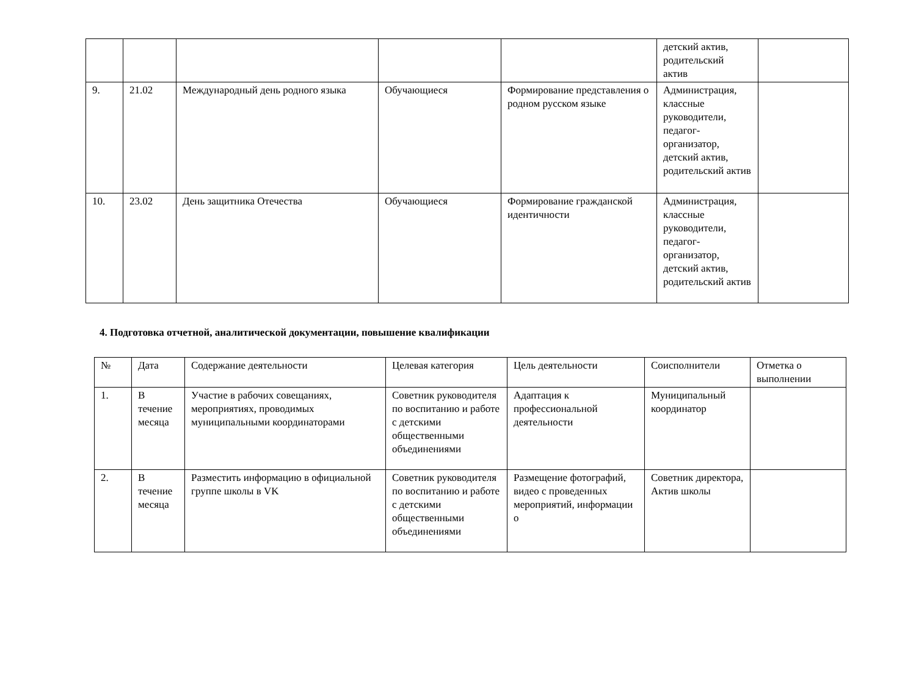| | | | | | детский актив, родительский актив | |
| 9. | 21.02 | Международный день родного языка | Обучающиеся | Формирование представления о родном русском языке | Администрация, классные руководители, педагог-организатор, детский актив, родительский актив | |
| 10. | 23.02 | День защитника Отечества | Обучающиеся | Формирование гражданской идентичности | Администрация, классные руководители, педагог-организатор, детский актив, родительский актив | |
4. Подготовка отчетной, аналитической документации, повышение квалификации
| № | Дата | Содержание деятельности | Целевая категория | Цель деятельности | Соисполнители | Отметка о выполнении |
| 1. | В течение месяца | Участие в рабочих совещаниях, мероприятиях, проводимых муниципальными координаторами | Советник руководителя по воспитанию и работе с детскими общественными объединениями | Адаптация к профессиональной деятельности | Муниципальный координатор | |
| 2. | В течение месяца | Разместить информацию в официальной группе школы в VK | Советник руководителя по воспитанию и работе с детскими общественными объединениями | Размещение фотографий, видео с проведенных мероприятий, информации о | Советник директора, Актив школы | |